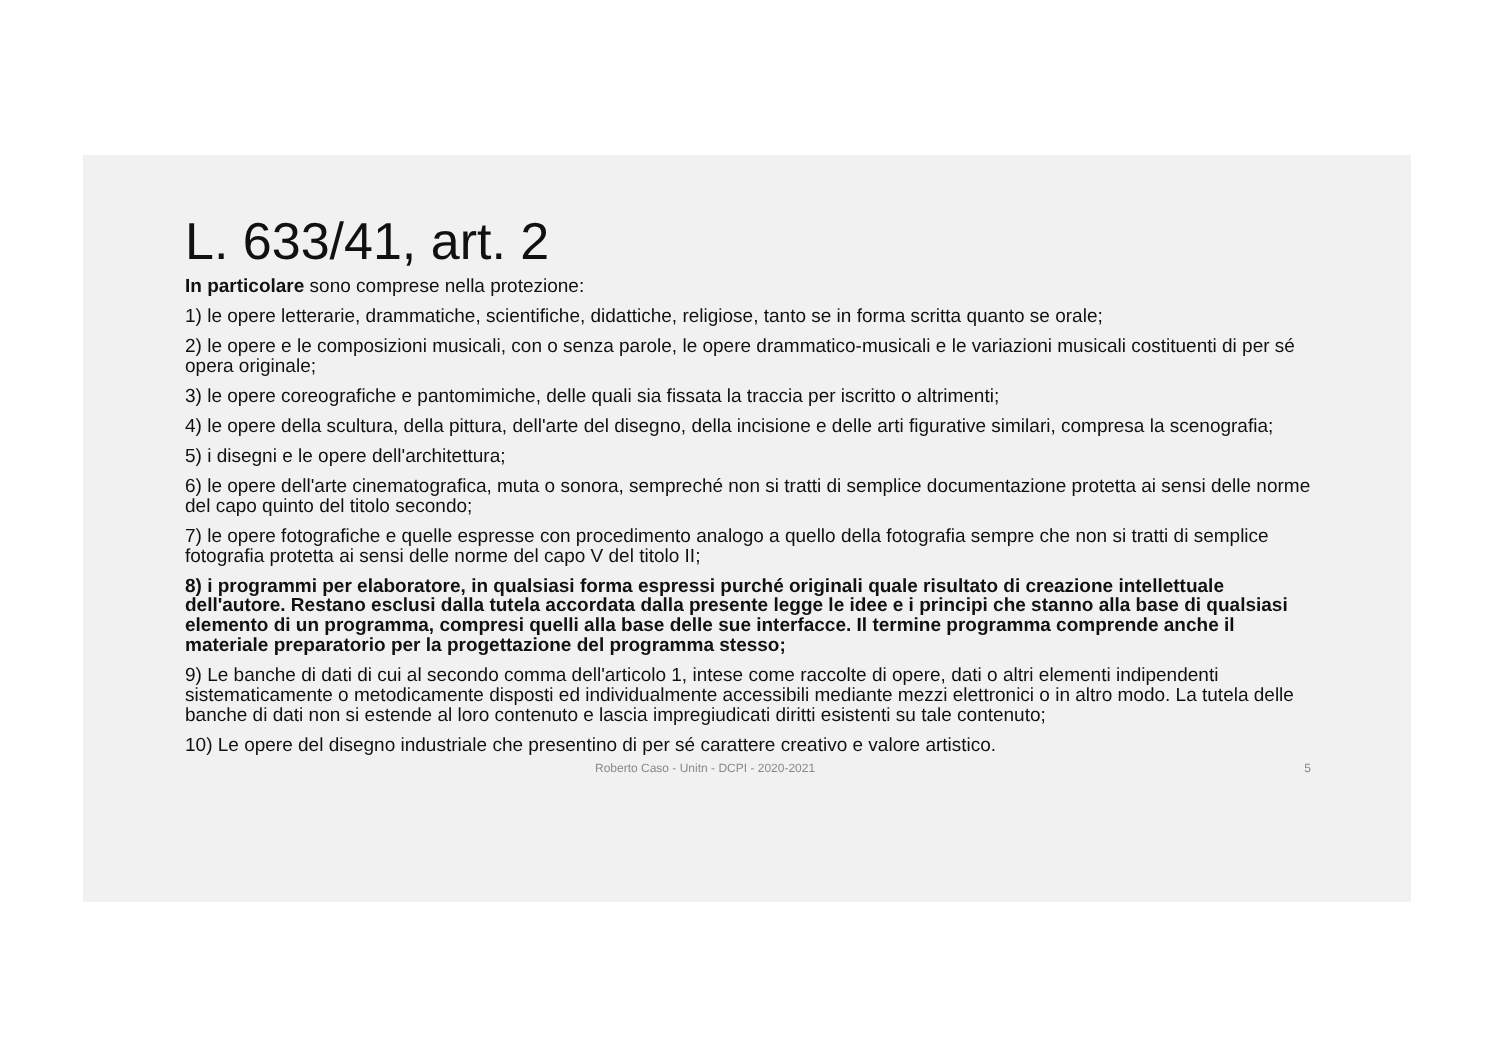L. 633/41, art. 2
In particolare sono comprese nella protezione:
1) le opere letterarie, drammatiche, scientifiche, didattiche, religiose, tanto se in forma scritta quanto se orale;
2) le opere e le composizioni musicali, con o senza parole, le opere drammatico-musicali e le variazioni musicali costituenti di per sé opera originale;
3) le opere coreografiche e pantomimiche, delle quali sia fissata la traccia per iscritto o altrimenti;
4) le opere della scultura, della pittura, dell'arte del disegno, della incisione e delle arti figurative similari, compresa la scenografia;
5) i disegni e le opere dell'architettura;
6) le opere dell'arte cinematografica, muta o sonora, sempreché non si tratti di semplice documentazione protetta ai sensi delle norme del capo quinto del titolo secondo;
7) le opere fotografiche e quelle espresse con procedimento analogo a quello della fotografia sempre che non si tratti di semplice fotografia protetta ai sensi delle norme del capo V del titolo II;
8) i programmi per elaboratore, in qualsiasi forma espressi purché originali quale risultato di creazione intellettuale dell'autore. Restano esclusi dalla tutela accordata dalla presente legge le idee e i principi che stanno alla base di qualsiasi elemento di un programma, compresi quelli alla base delle sue interfacce. Il termine programma comprende anche il materiale preparatorio per la progettazione del programma stesso;
9) Le banche di dati di cui al secondo comma dell'articolo 1, intese come raccolte di opere, dati o altri elementi indipendenti sistematicamente o metodicamente disposti ed individualmente accessibili mediante mezzi elettronici o in altro modo. La tutela delle banche di dati non si estende al loro contenuto e lascia impregiudicati diritti esistenti su tale contenuto;
10) Le opere del disegno industriale che presentino di per sé carattere creativo e valore artistico.
Roberto Caso - Unitn - DCPI - 2020-2021 5